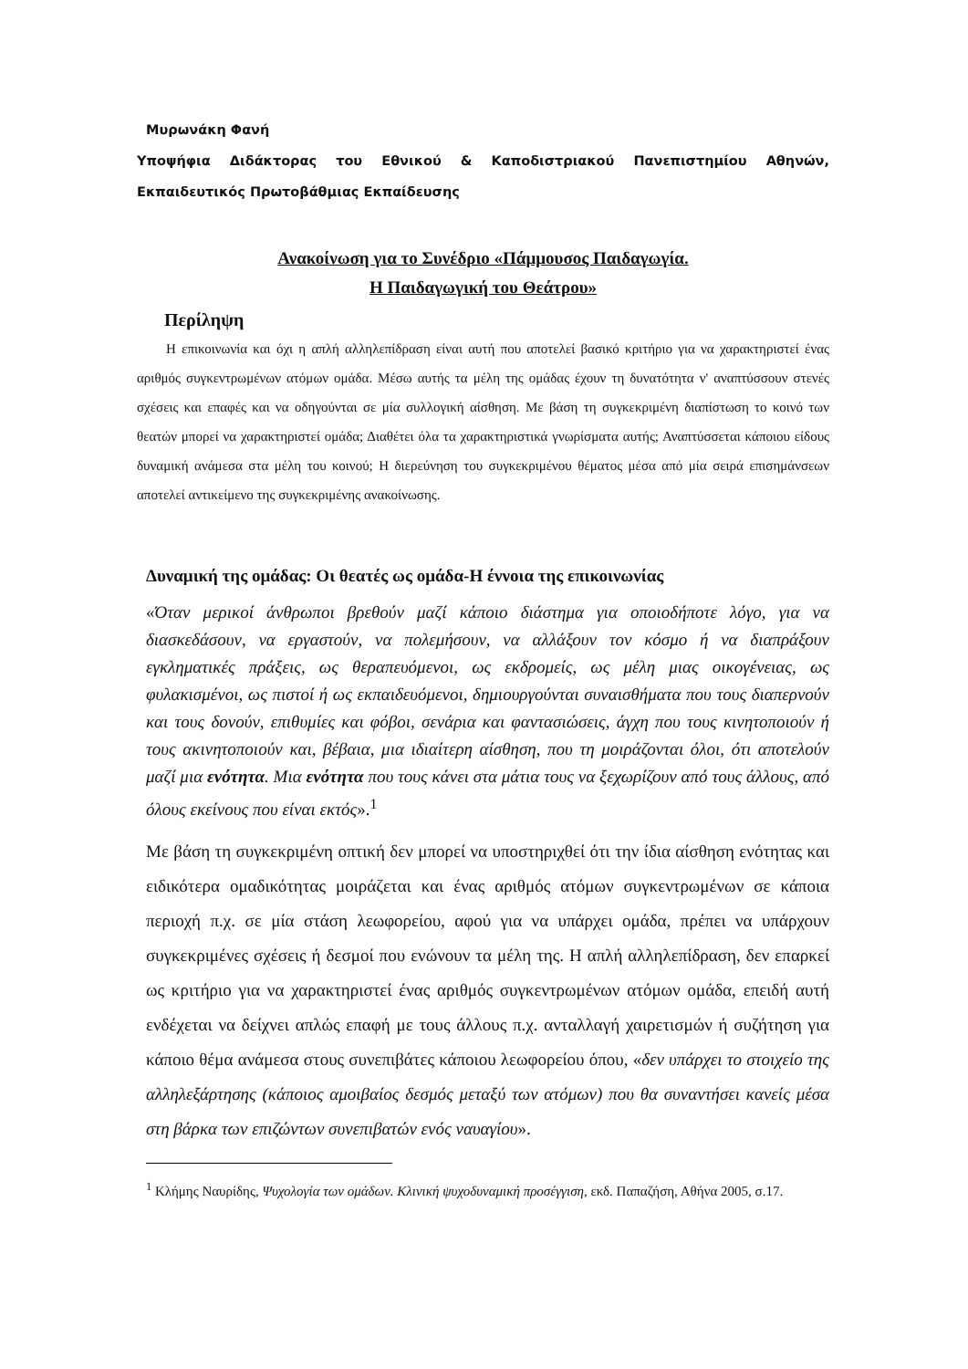Μυρωνάκη Φανή
Υποψήφια Διδάκτορας του Εθνικού & Καποδιστριακού Πανεπιστημίου Αθηνών, Εκπαιδευτικός Πρωτοβάθμιας Εκπαίδευσης
Ανακοίνωση για το Συνέδριο «Πάμμουσος Παιδαγωγία.
Η Παιδαγωγική του Θεάτρου»
Περίληψη
Η επικοινωνία και όχι η απλή αλληλεπίδραση είναι αυτή που αποτελεί βασικό κριτήριο για να χαρακτηριστεί ένας αριθμός συγκεντρωμένων ατόμων ομάδα. Μέσω αυτής τα μέλη της ομάδας έχουν τη δυνατότητα ν' αναπτύσσουν στενές σχέσεις και επαφές και να οδηγούνται σε μία συλλογική αίσθηση. Με βάση τη συγκεκριμένη διαπίστωση το κοινό των θεατών μπορεί να χαρακτηριστεί ομάδα; Διαθέτει όλα τα χαρακτηριστικά γνωρίσματα αυτής; Αναπτύσσεται κάποιου είδους δυναμική ανάμεσα στα μέλη του κοινού; Η διερεύνηση του συγκεκριμένου θέματος μέσα από μία σειρά επισημάνσεων αποτελεί αντικείμενο της συγκεκριμένης ανακοίνωσης.
Δυναμική της ομάδας: Οι θεατές ως ομάδα-Η έννοια της επικοινωνίας
«Όταν μερικοί άνθρωποι βρεθούν μαζί κάποιο διάστημα για οποιοδήποτε λόγο, για να διασκεδάσουν, να εργαστούν, να πολεμήσουν, να αλλάξουν τον κόσμο ή να διαπράξουν εγκληματικές πράξεις, ως θεραπευόμενοι, ως εκδρομείς, ως μέλη μιας οικογένειας, ως φυλακισμένοι, ως πιστοί ή ως εκπαιδευόμενοι, δημιουργούνται συναισθήματα που τους διαπερνούν και τους δονούν, επιθυμίες και φόβοι, σενάρια και φαντασιώσεις, άγχη που τους κινητοποιούν ή τους ακινητοποιούν και, βέβαια, μια ιδιαίτερη αίσθηση, που τη μοιράζονται όλοι, ότι αποτελούν μαζί μια ενότητα. Μια ενότητα που τους κάνει στα μάτια τους να ξεχωρίζουν από τους άλλους, από όλους εκείνους που είναι εκτός».<sup>1</sup>
Με βάση τη συγκεκριμένη οπτική δεν μπορεί να υποστηριχθεί ότι την ίδια αίσθηση ενότητας και ειδικότερα ομαδικότητας μοιράζεται και ένας αριθμός ατόμων συγκεντρωμένων σε κάποια περιοχή π.χ. σε μία στάση λεωφορείου, αφού για να υπάρχει ομάδα, πρέπει να υπάρχουν συγκεκριμένες σχέσεις ή δεσμοί που ενώνουν τα μέλη της. Η απλή αλληλεπίδραση, δεν επαρκεί ως κριτήριο για να χαρακτηριστεί ένας αριθμός συγκεντρωμένων ατόμων ομάδα, επειδή αυτή ενδέχεται να δείχνει απλώς επαφή με τους άλλους π.χ. ανταλλαγή χαιρετισμών ή συζήτηση για κάποιο θέμα ανάμεσα στους συνεπιβάτες κάποιου λεωφορείου όπου, «δεν υπάρχει το στοιχείο της αλληλεξάρτησης (κάποιος αμοιβαίος δεσμός μεταξύ των ατόμων) που θα συναντήσει κανείς μέσα στη βάρκα των επιζώντων συνεπιβατών ενός ναυαγίου».
<sup>1</sup> Κλήμης Ναυρίδης, Ψυχολογία των ομάδων. Κλινική ψυχοδυναμική προσέγγιση, εκδ. Παπαζήση, Αθήνα 2005, σ.17.